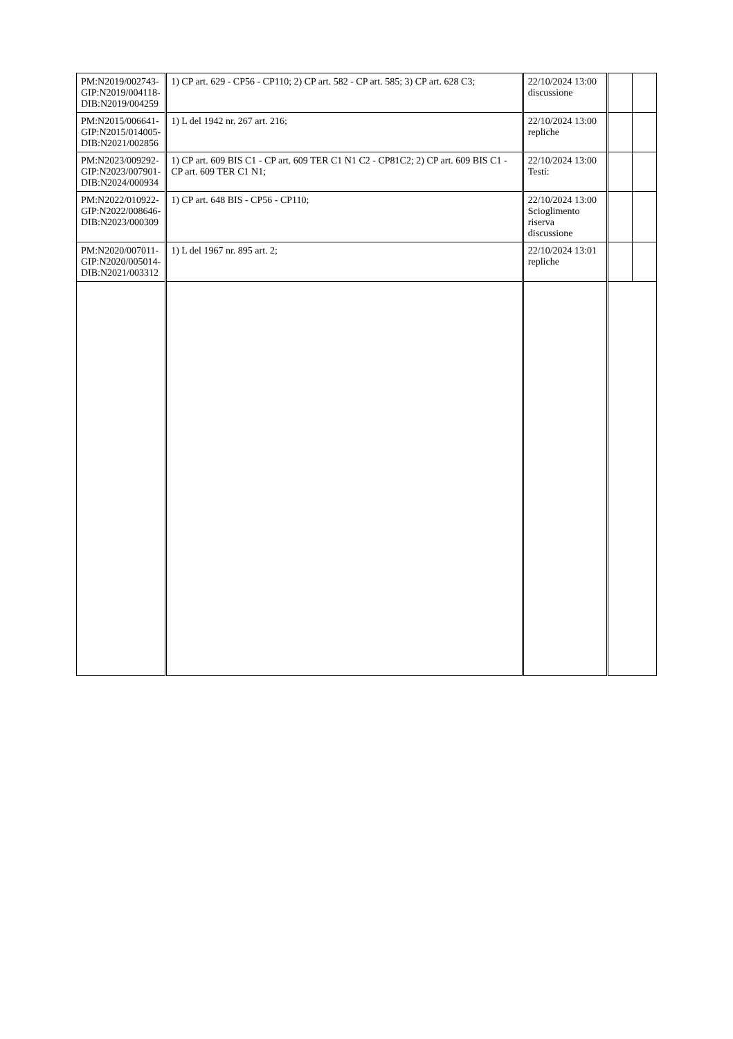| PM:N2019/002743- GIP:N2019/004118- DIB:N2019/004259 | 1) CP art. 629 - CP56 - CP110; 2) CP art. 582 - CP art. 585; 3) CP art. 628 C3; | 22/10/2024 13:00 discussione | | |
| PM:N2015/006641- GIP:N2015/014005- DIB:N2021/002856 | 1) L del 1942 nr. 267 art. 216; | 22/10/2024 13:00 repliche | | |
| PM:N2023/009292- GIP:N2023/007901- DIB:N2024/000934 | 1) CP art. 609 BIS C1 - CP art. 609 TER C1 N1 C2 - CP81C2; 2) CP art. 609 BIS C1 - CP art. 609 TER C1 N1; | 22/10/2024 13:00 Testi: | | |
| PM:N2022/010922- GIP:N2022/008646- DIB:N2023/000309 | 1) CP art. 648 BIS - CP56 - CP110; | 22/10/2024 13:00 Scioglimento riserva discussione | | |
| PM:N2020/007011- GIP:N2020/005014- DIB:N2021/003312 | 1) L del 1967 nr. 895 art. 2; | 22/10/2024 13:01 repliche | | |